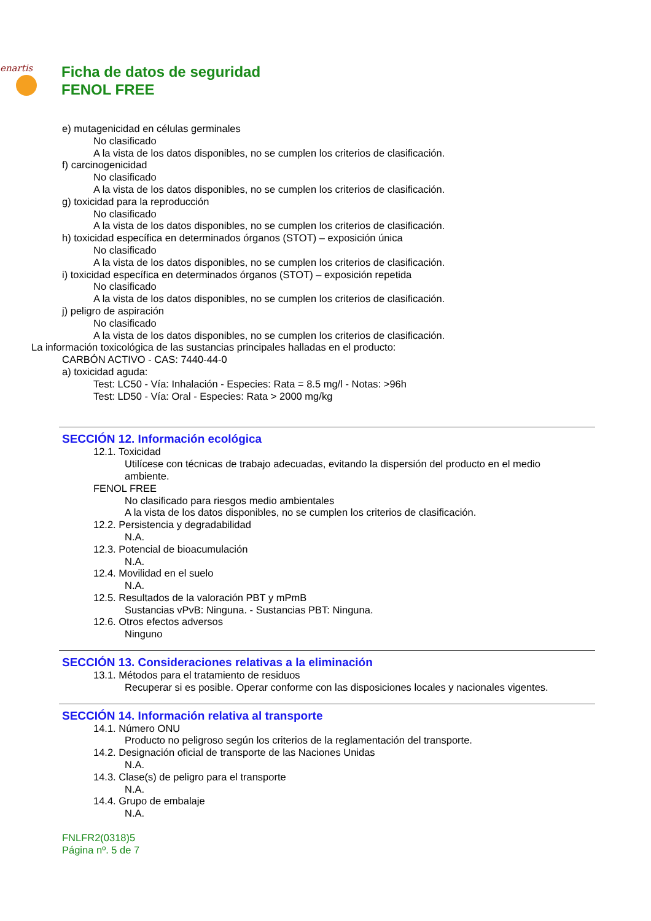enartis
Ficha de datos de seguridad
FENOL FREE
e) mutagenicidad en células germinales
No clasificado
A la vista de los datos disponibles, no se cumplen los criterios de clasificación.
f) carcinogenicidad
No clasificado
A la vista de los datos disponibles, no se cumplen los criterios de clasificación.
g) toxicidad para la reproducción
No clasificado
A la vista de los datos disponibles, no se cumplen los criterios de clasificación.
h) toxicidad específica en determinados órganos (STOT) – exposición única
No clasificado
A la vista de los datos disponibles, no se cumplen los criterios de clasificación.
i) toxicidad específica en determinados órganos (STOT) – exposición repetida
No clasificado
A la vista de los datos disponibles, no se cumplen los criterios de clasificación.
j) peligro de aspiración
No clasificado
A la vista de los datos disponibles, no se cumplen los criterios de clasificación.
La información toxicológica de las sustancias principales halladas en el producto:
CARBÓN ACTIVO - CAS: 7440-44-0
a) toxicidad aguda:
Test: LC50 - Vía: Inhalación - Especies: Rata = 8.5 mg/l - Notas: >96h
Test: LD50 - Vía: Oral - Especies: Rata > 2000 mg/kg
SECCIÓN 12. Información ecológica
12.1. Toxicidad
Utilícese con técnicas de trabajo adecuadas, evitando la dispersión del producto en el medio ambiente.
FENOL FREE
No clasificado para riesgos medio ambientales
A la vista de los datos disponibles, no se cumplen los criterios de clasificación.
12.2. Persistencia y degradabilidad
N.A.
12.3. Potencial de bioacumulación
N.A.
12.4. Movilidad en el suelo
N.A.
12.5. Resultados de la valoración PBT y mPmB
Sustancias vPvB: Ninguna. - Sustancias PBT: Ninguna.
12.6. Otros efectos adversos
Ninguno
SECCIÓN 13. Consideraciones relativas a la eliminación
13.1. Métodos para el tratamiento de residuos
Recuperar si es posible. Operar conforme con las disposiciones locales y nacionales vigentes.
SECCIÓN 14. Información relativa al transporte
14.1. Número ONU
Producto no peligroso según los criterios de la reglamentación del transporte.
14.2. Designación oficial de transporte de las Naciones Unidas
N.A.
14.3. Clase(s) de peligro para el transporte
N.A.
14.4. Grupo de embalaje
N.A.
FNLFR2(0318)5
Página nº. 5 de 7